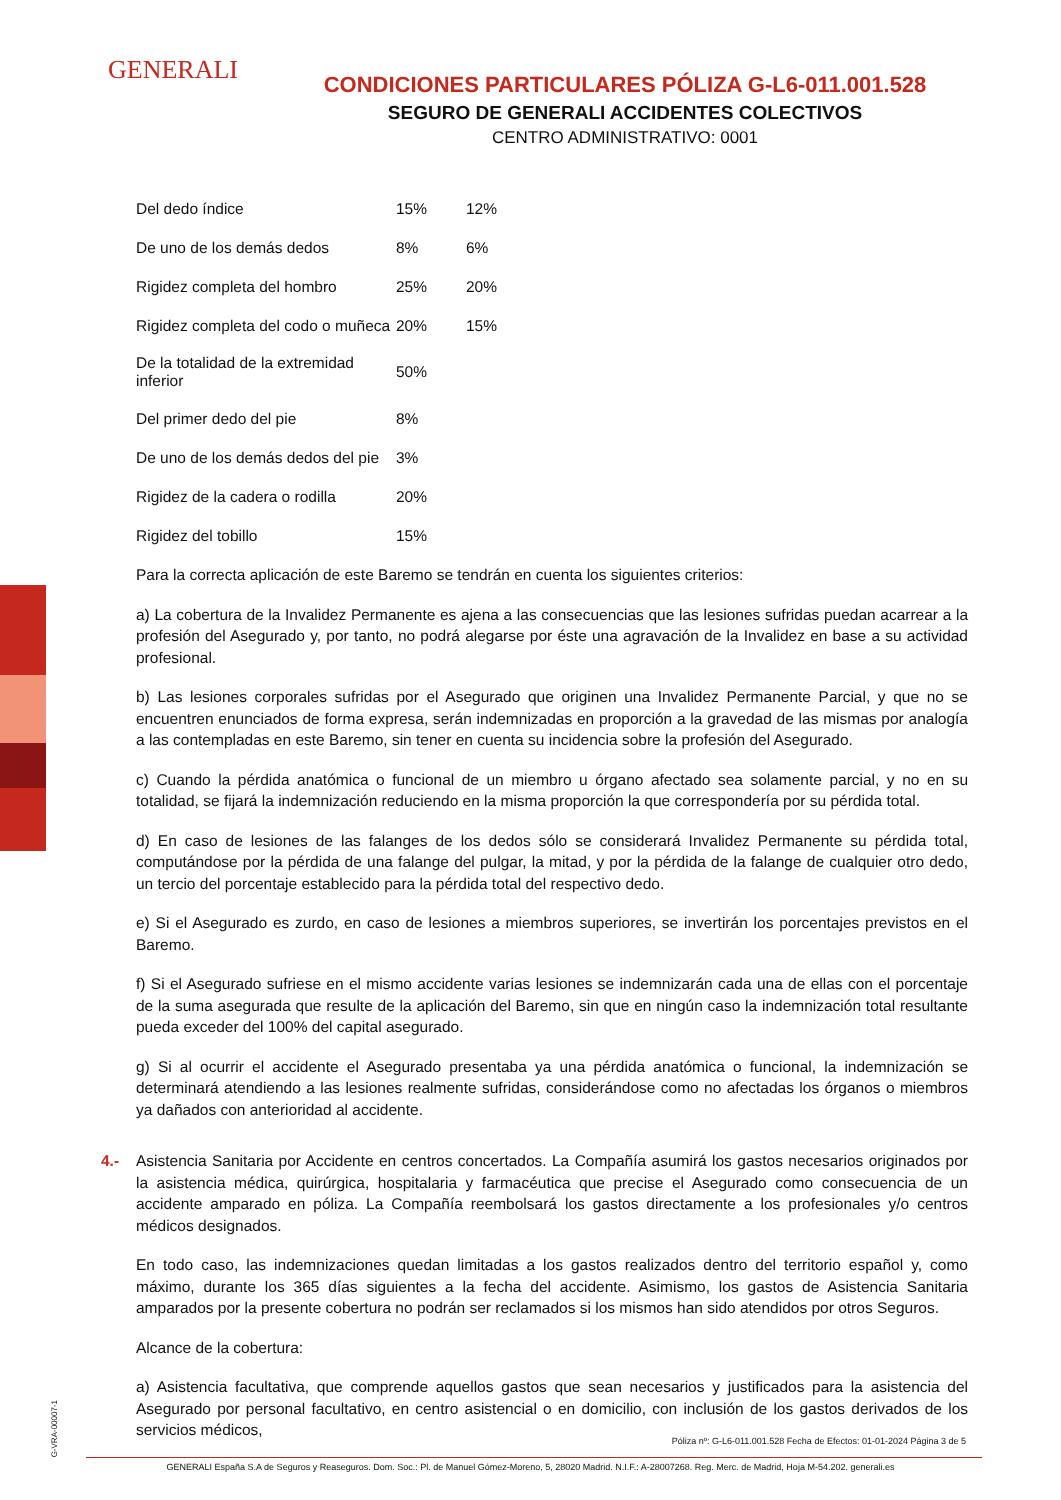GENERALI
CONDICIONES PARTICULARES PÓLIZA G-L6-011.001.528
SEGURO DE GENERALI ACCIDENTES COLECTIVOS
CENTRO ADMINISTRATIVO: 0001
| Del dedo índice | 15% | 12% |
| De uno de los demás dedos | 8% | 6% |
| Rigidez completa del hombro | 25% | 20% |
| Rigidez completa del codo o muñeca | 20% | 15% |
| De la totalidad de la extremidad inferior | 50% | |
| Del primer dedo del pie | 8% | |
| De uno de los demás dedos del pie | 3% | |
| Rigidez de la cadera o rodilla | 20% | |
| Rigidez del tobillo | 15% | |
Para la correcta aplicación de este Baremo se tendrán en cuenta los siguientes criterios:
a) La cobertura de la Invalidez Permanente es ajena a las consecuencias que las lesiones sufridas puedan acarrear a la profesión del Asegurado y, por tanto, no podrá alegarse por éste una agravación de la Invalidez en base a su actividad profesional.
b) Las lesiones corporales sufridas por el Asegurado que originen una Invalidez Permanente Parcial, y que no se encuentren enunciados de forma expresa, serán indemnizadas en proporción a la gravedad de las mismas por analogía a las contempladas en este Baremo, sin tener en cuenta su incidencia sobre la profesión del Asegurado.
c) Cuando la pérdida anatómica o funcional de un miembro u órgano afectado sea solamente parcial, y no en su totalidad, se fijará la indemnización reduciendo en la misma proporción la que correspondería por su pérdida total.
d) En caso de lesiones de las falanges de los dedos sólo se considerará Invalidez Permanente su pérdida total, computándose por la pérdida de una falange del pulgar, la mitad, y por la pérdida de la falange de cualquier otro dedo, un tercio del porcentaje establecido para la pérdida total del respectivo dedo.
e) Si el Asegurado es zurdo, en caso de lesiones a miembros superiores, se invertirán los porcentajes previstos en el Baremo.
f) Si el Asegurado sufriese en el mismo accidente varias lesiones se indemnizarán cada una de ellas con el porcentaje de la suma asegurada que resulte de la aplicación del Baremo, sin que en ningún caso la indemnización total resultante pueda exceder del 100% del capital asegurado.
g) Si al ocurrir el accidente el Asegurado presentaba ya una pérdida anatómica o funcional, la indemnización se determinará atendiendo a las lesiones realmente sufridas, considerándose como no afectadas los órganos o miembros ya dañados con anterioridad al accidente.
4.- Asistencia Sanitaria por Accidente en centros concertados. La Compañía asumirá los gastos necesarios originados por la asistencia médica, quirúrgica, hospitalaria y farmacéutica que precise el Asegurado como consecuencia de un accidente amparado en póliza. La Compañía reembolsará los gastos directamente a los profesionales y/o centros médicos designados.
En todo caso, las indemnizaciones quedan limitadas a los gastos realizados dentro del territorio español y, como máximo, durante los 365 días siguientes a la fecha del accidente. Asimismo, los gastos de Asistencia Sanitaria amparados por la presente cobertura no podrán ser reclamados si los mismos han sido atendidos por otros Seguros.
Alcance de la cobertura:
a) Asistencia facultativa, que comprende aquellos gastos que sean necesarios y justificados para la asistencia del Asegurado por personal facultativo, en centro asistencial o en domicilio, con inclusión de los gastos derivados de los servicios médicos,
G-VRA-00007-1
Póliza nº: G-L6-011.001.528 Fecha de Efectos: 01-01-2024 Página 3 de 5
GENERALI España S.A de Seguros y Reaseguros. Dom. Soc.: Pl. de Manuel Gómez-Moreno, 5, 28020 Madrid. N.I.F.: A-28007268. Reg. Merc. de Madrid, Hoja M-54.202. generali.es